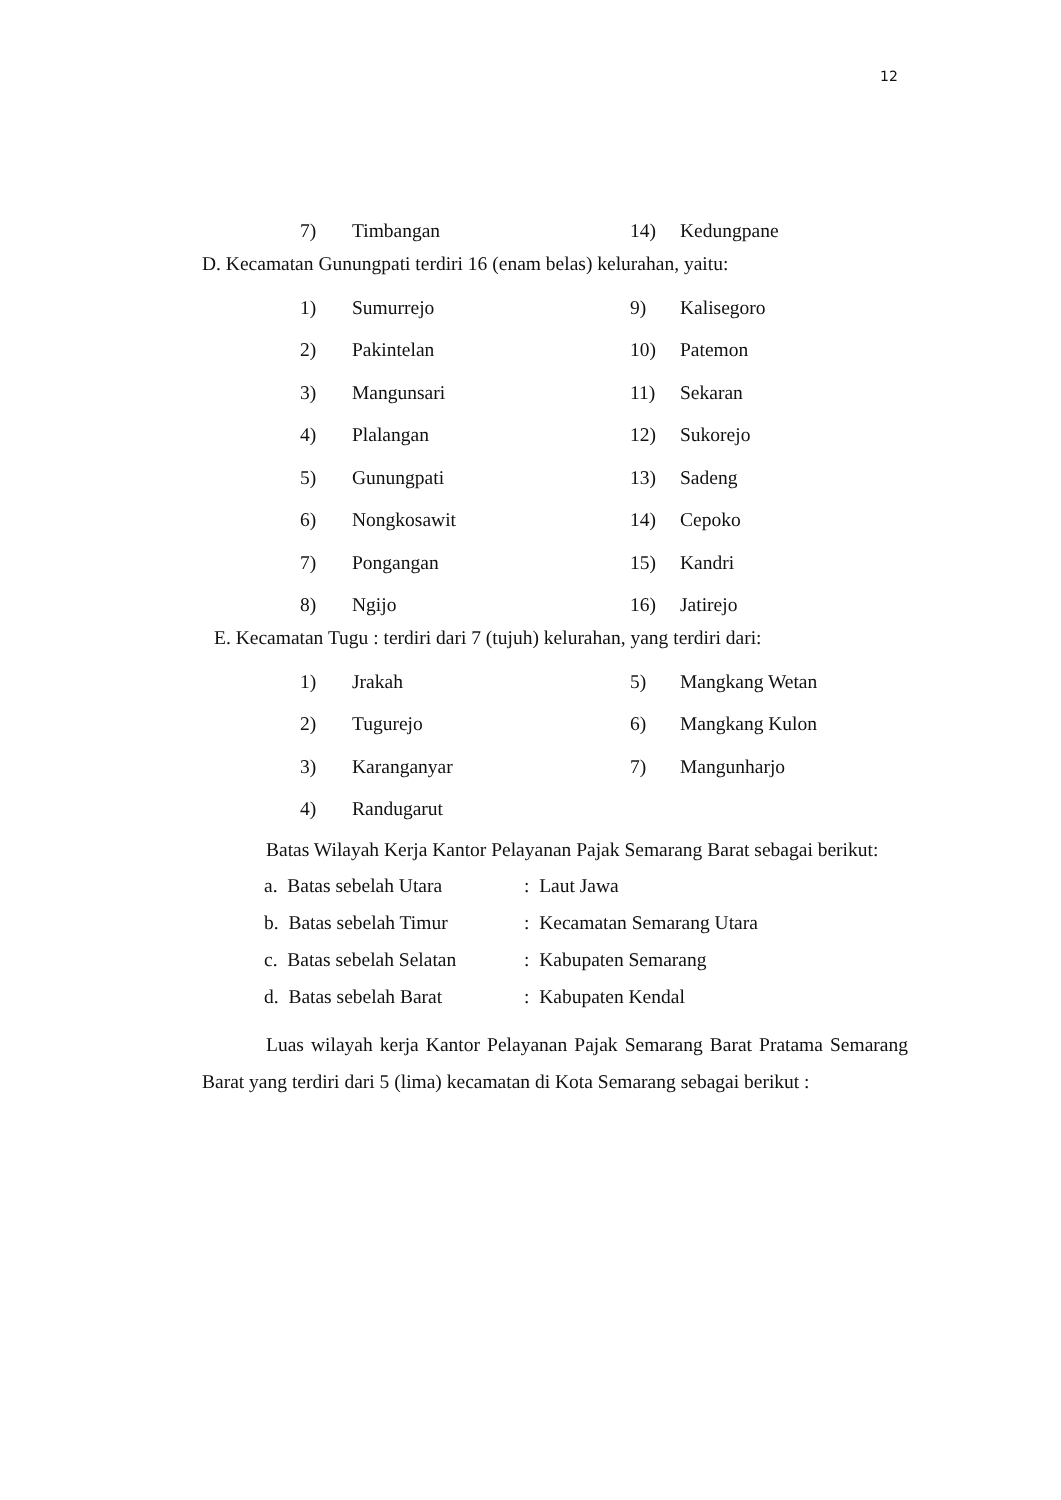12
7) Timbangan 14) Kedungpane
D. Kecamatan Gunungpati terdiri 16 (enam belas) kelurahan, yaitu:
1) Sumurrejo 9) Kalisegoro
2) Pakintelan 10) Patemon
3) Mangunsari 11) Sekaran
4) Plalangan 12) Sukorejo
5) Gunungpati 13) Sadeng
6) Nongkosawit 14) Cepoko
7) Pongangan 15) Kandri
8) Ngijo 16) Jatirejo
E. Kecamatan Tugu : terdiri dari 7 (tujuh) kelurahan, yang terdiri dari:
1) Jrakah 5) Mangkang Wetan
2) Tugurejo 6) Mangkang Kulon
3) Karanganyar 7) Mangunharjo
4) Randugarut
Batas Wilayah Kerja Kantor Pelayanan Pajak Semarang Barat sebagai berikut:
a. Batas sebelah Utara: Laut Jawa
b. Batas sebelah Timur: Kecamatan Semarang Utara
c. Batas sebelah Selatan: Kabupaten Semarang
d. Batas sebelah Barat: Kabupaten Kendal
Luas wilayah kerja Kantor Pelayanan Pajak Semarang Barat Pratama Semarang Barat yang terdiri dari 5 (lima) kecamatan di Kota Semarang sebagai berikut :